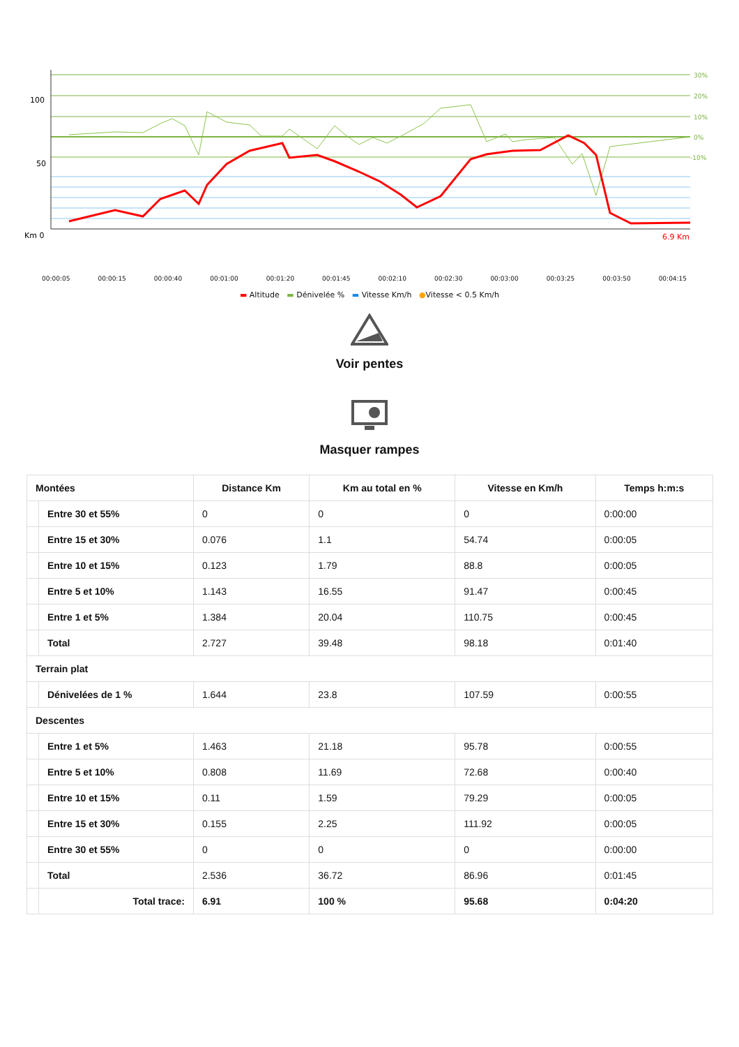100
50
Km 0
30%
20%
10%
0%
-10%
6.9 Km
00:00:05 00:00:15 00:00:40 00:01:00 00:01:20 00:01:45 00:02:10 00:02:30 00:03:00 00:03:25 00:03:50 00:04:15
▬ Altitude ▬ Dénivelée % ▬ Vitesse Km/h ●Vitesse < 0.5 Km/h
Voir pentes
Masquer rampes
| Montées | | Distance Km | Km au total en % | Vitesse en Km/h | Temps h:m:s |
| --- | --- | --- | --- | --- | --- |
| | Entre 30 et 55% | 0 | 0 | 0 | 0:00:00 |
| | Entre 15 et 30% | 0.076 | 1.1 | 54.74 | 0:00:05 |
| | Entre 10 et 15% | 0.123 | 1.79 | 88.8 | 0:00:05 |
| | Entre 5 et 10% | 1.143 | 16.55 | 91.47 | 0:00:45 |
| | Entre 1 et 5% | 1.384 | 20.04 | 110.75 | 0:00:45 |
| | Total | 2.727 | 39.48 | 98.18 | 0:01:40 |
| Terrain plat | | | | | |
| | Dénivelées de 1 % | 1.644 | 23.8 | 107.59 | 0:00:55 |
| Descentes | | | | | |
| | Entre 1 et 5% | 1.463 | 21.18 | 95.78 | 0:00:55 |
| | Entre 5 et 10% | 0.808 | 11.69 | 72.68 | 0:00:40 |
| | Entre 10 et 15% | 0.11 | 1.59 | 79.29 | 0:00:05 |
| | Entre 15 et 30% | 0.155 | 2.25 | 111.92 | 0:00:05 |
| | Entre 30 et 55% | 0 | 0 | 0 | 0:00:00 |
| | Total | 2.536 | 36.72 | 86.96 | 0:01:45 |
| | Total trace: | 6.91 | 100 % | 95.68 | 0:04:20 |